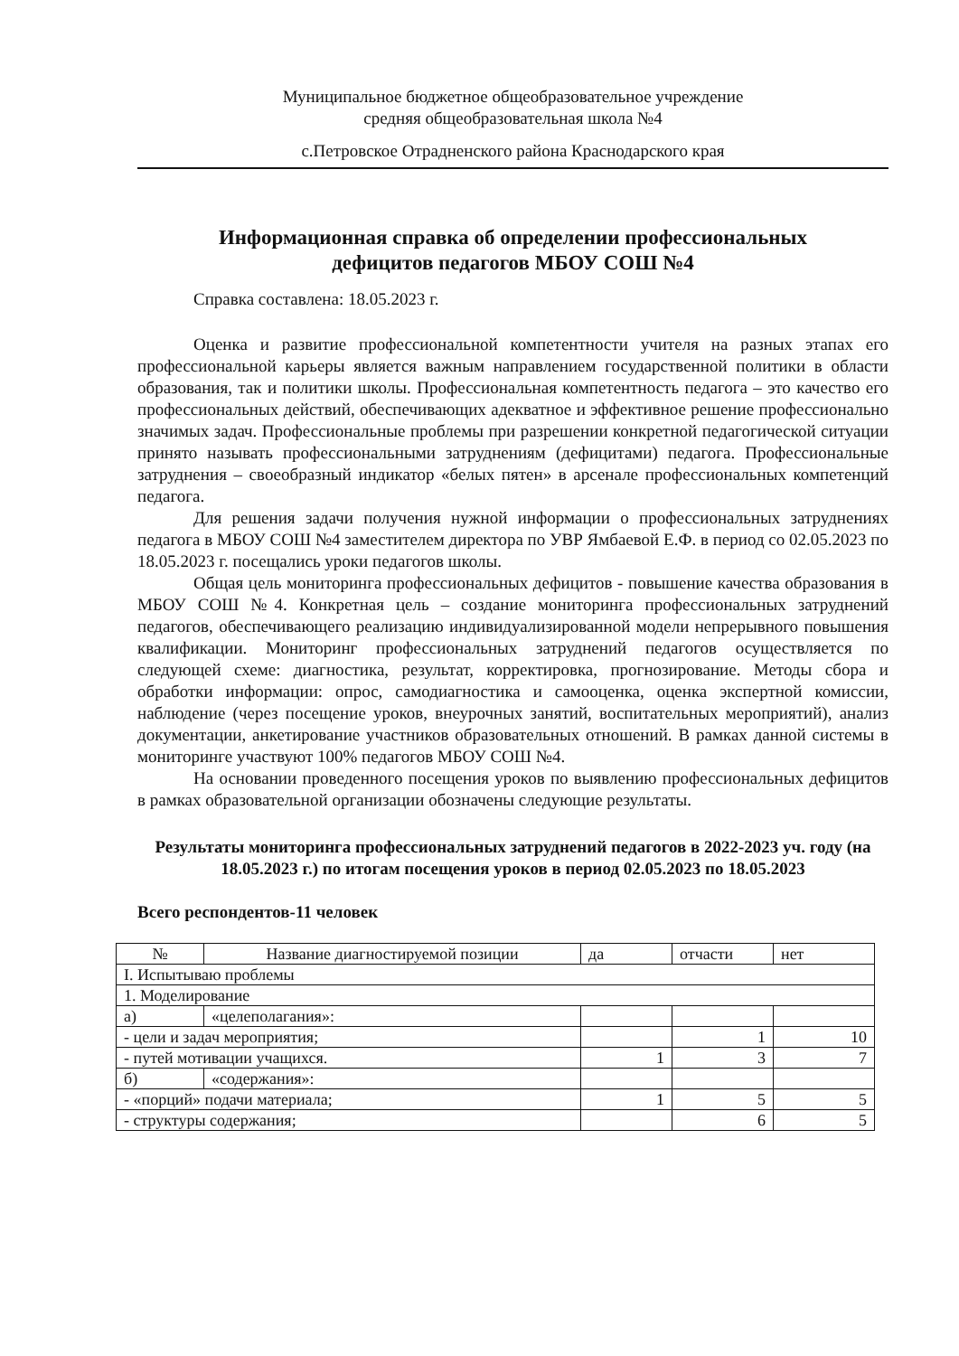Муниципальное бюджетное общеобразовательное учреждение
средняя общеобразовательная школа №4
с.Петровское Отрадненского района Краснодарского края
Информационная справка об определении профессиональных
дефицитов педагогов МБОУ СОШ №4
Справка составлена: 18.05.2023 г.
Оценка и развитие профессиональной компетентности учителя на разных этапах его профессиональной карьеры является важным направлением государственной политики в области образования, так и политики школы. Профессиональная компетентность педагога – это качество его профессиональных действий, обеспечивающих адекватное и эффективное решение профессионально значимых задач. Профессиональные проблемы при разрешении конкретной педагогической ситуации принято называть профессиональными затруднениям (дефицитами) педагога. Профессиональные затруднения – своеобразный индикатор «белых пятен» в арсенале профессиональных компетенций педагога.
Для решения задачи получения нужной информации о профессиональных затруднениях педагога в МБОУ СОШ №4 заместителем директора по УВР Ямбаевой Е.Ф. в период со 02.05.2023 по 18.05.2023 г. посещались уроки педагогов школы.
Общая цель мониторинга профессиональных дефицитов - повышение качества образования в МБОУ СОШ №4. Конкретная цель – создание мониторинга профессиональных затруднений педагогов, обеспечивающего реализацию индивидуализированной модели непрерывного повышения квалификации. Мониторинг профессиональных затруднений педагогов осуществляется по следующей схеме: диагностика, результат, корректировка, прогнозирование. Методы сбора и обработки информации: опрос, самодиагностика и самооценка, оценка экспертной комиссии, наблюдение (через посещение уроков, внеурочных занятий, воспитательных мероприятий), анализ документации, анкетирование участников образовательных отношений. В рамках данной системы в мониторинге участвуют 100% педагогов МБОУ СОШ №4.
На основании проведенного посещения уроков по выявлению профессиональных дефицитов в рамках образовательной организации обозначены следующие результаты.
Результаты мониторинга профессиональных затруднений педагогов в 2022-2023 уч. году (на 18.05.2023 г.) по итогам посещения уроков в период 02.05.2023 по 18.05.2023
Всего респондентов-11 человек
| № | Название диагностируемой позиции | да | отчасти | нет |
| --- | --- | --- | --- | --- |
| I. Испытываю проблемы | | | | |
| 1. Моделирование | | | | |
| а) | «целеполагания»: | | | |
| - цели и задач мероприятия; | | | 1 | 10 |
| - путей мотивации учащихся. | | 1 | 3 | 7 |
| б) | «содержания»: | | | |
| - «порций» подачи материала; | | 1 | 5 | 5 |
| - структуры содержания; | | | 6 | 5 |